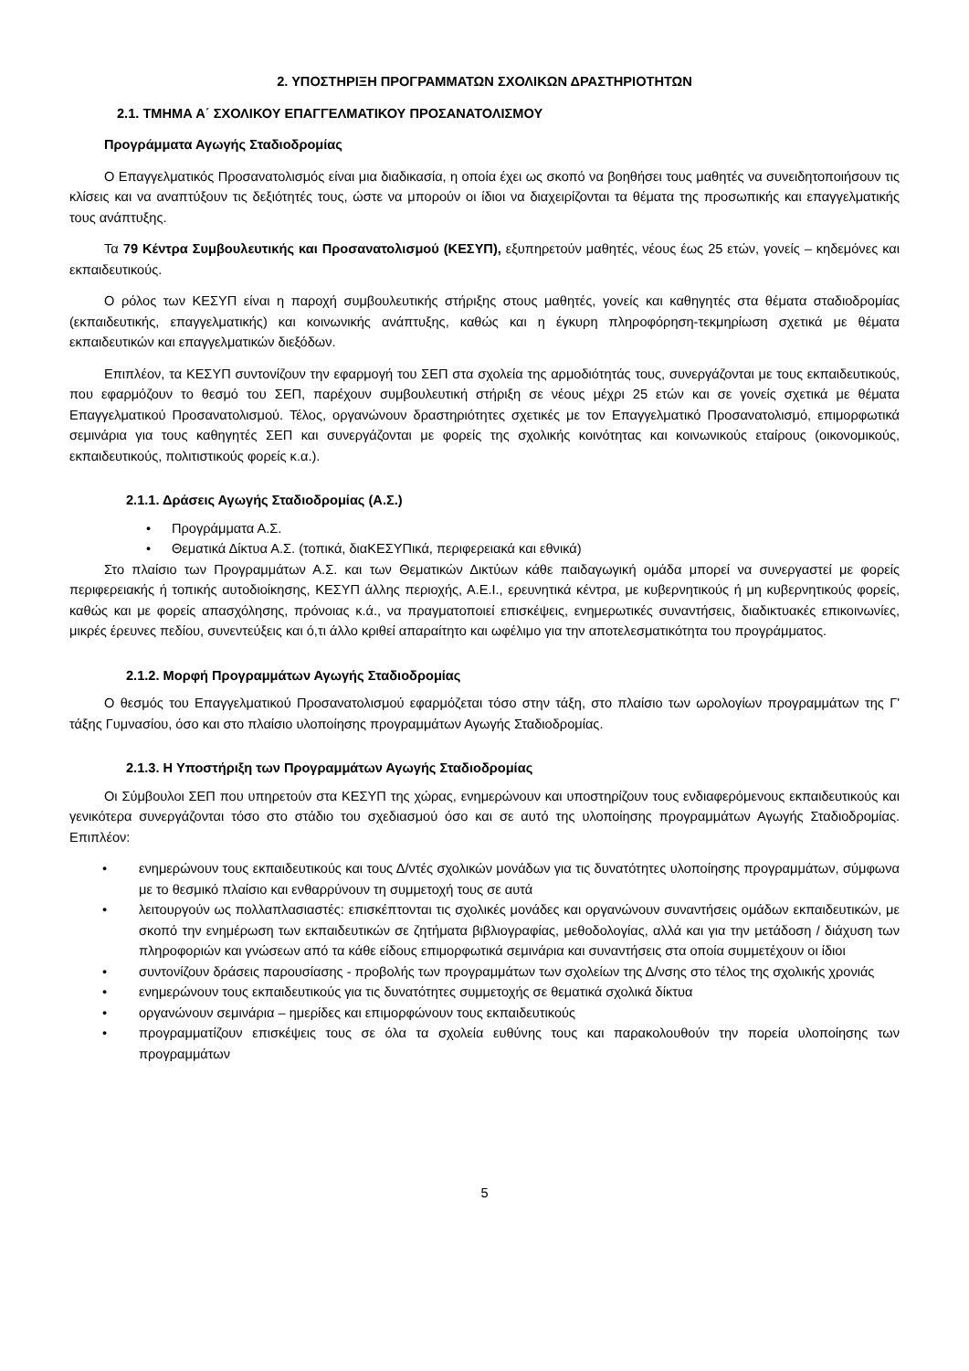2. ΥΠΟΣΤΗΡΙΞΗ ΠΡΟΓΡΑΜΜΑΤΩΝ ΣΧΟΛΙΚΩΝ ΔΡΑΣΤΗΡΙΟΤΗΤΩΝ
2.1. ΤΜΗΜΑ Α΄ ΣΧΟΛΙΚΟΥ ΕΠΑΓΓΕΛΜΑΤΙΚΟΥ ΠΡΟΣΑΝΑΤΟΛΙΣΜΟΥ
Προγράμματα Αγωγής Σταδιοδρομίας
Ο Επαγγελματικός Προσανατολισμός είναι μια διαδικασία, η οποία έχει ως σκοπό να βοηθήσει τους μαθητές να συνειδητοποιήσουν τις κλίσεις και να αναπτύξουν τις δεξιότητές τους, ώστε να μπορούν οι ίδιοι να διαχειρίζονται τα θέματα της προσωπικής και επαγγελματικής τους ανάπτυξης.
Τα 79 Κέντρα Συμβουλευτικής και Προσανατολισμού (ΚΕΣΥΠ), εξυπηρετούν μαθητές, νέους έως 25 ετών, γονείς – κηδεμόνες και εκπαιδευτικούς.
Ο ρόλος των ΚΕΣΥΠ είναι η παροχή συμβουλευτικής στήριξης στους μαθητές, γονείς και καθηγητές στα θέματα σταδιοδρομίας (εκπαιδευτικής, επαγγελματικής) και κοινωνικής ανάπτυξης, καθώς και η έγκυρη πληροφόρηση-τεκμηρίωση σχετικά με θέματα εκπαιδευτικών και επαγγελματικών διεξόδων.
Επιπλέον, τα ΚΕΣΥΠ συντονίζουν την εφαρμογή του ΣΕΠ στα σχολεία της αρμοδιότητάς τους, συνεργάζονται με τους εκπαιδευτικούς, που εφαρμόζουν το θεσμό του ΣΕΠ, παρέχουν συμβουλευτική στήριξη σε νέους μέχρι 25 ετών και σε γονείς σχετικά με θέματα Επαγγελματικού Προσανατολισμού. Τέλος, οργανώνουν δραστηριότητες σχετικές με τον Επαγγελματικό Προσανατολισμό, επιμορφωτικά σεμινάρια για τους καθηγητές ΣΕΠ και συνεργάζονται με φορείς της σχολικής κοινότητας και κοινωνικούς εταίρους (οικονομικούς, εκπαιδευτικούς, πολιτιστικούς φορείς κ.α.).
2.1.1. Δράσεις Αγωγής Σταδιοδρομίας (Α.Σ.)
• Προγράμματα Α.Σ.
• Θεματικά Δίκτυα Α.Σ. (τοπικά, διαΚΕΣΥΠικά, περιφερειακά και εθνικά)
Στο πλαίσιο των Προγραμμάτων Α.Σ. και των Θεματικών Δικτύων κάθε παιδαγωγική ομάδα μπορεί να συνεργαστεί με φορείς περιφερειακής ή τοπικής αυτοδιοίκησης, ΚΕΣΥΠ άλλης περιοχής, Α.Ε.Ι., ερευνητικά κέντρα, με κυβερνητικούς ή μη κυβερνητικούς φορείς, καθώς και με φορείς απασχόλησης, πρόνοιας κ.ά., να πραγματοποιεί επισκέψεις, ενημερωτικές συναντήσεις, διαδικτυακές επικοινωνίες, μικρές έρευνες πεδίου, συνεντεύξεις και ό,τι άλλο κριθεί απαραίτητο και ωφέλιμο για την αποτελεσματικότητα του προγράμματος.
2.1.2. Μορφή Προγραμμάτων Αγωγής Σταδιοδρομίας
Ο θεσμός του Επαγγελματικού Προσανατολισμού εφαρμόζεται τόσο στην τάξη, στο πλαίσιο των ωρολογίων προγραμμάτων της Γ' τάξης Γυμνασίου, όσο και στο πλαίσιο υλοποίησης προγραμμάτων Αγωγής Σταδιοδρομίας.
2.1.3. Η Υποστήριξη των Προγραμμάτων Αγωγής Σταδιοδρομίας
Οι Σύμβουλοι ΣΕΠ που υπηρετούν στα ΚΕΣΥΠ της χώρας, ενημερώνουν και υποστηρίζουν τους ενδιαφερόμενους εκπαιδευτικούς και γενικότερα συνεργάζονται τόσο στο στάδιο του σχεδιασμού όσο και σε αυτό της υλοποίησης προγραμμάτων Αγωγής Σταδιοδρομίας. Επιπλέον:
• ενημερώνουν τους εκπαιδευτικούς και τους Δ/ντές σχολικών μονάδων για τις δυνατότητες υλοποίησης προγραμμάτων, σύμφωνα με το θεσμικό πλαίσιο και ενθαρρύνουν τη συμμετοχή τους σε αυτά
• λειτουργούν ως πολλαπλασιαστές: επισκέπτονται τις σχολικές μονάδες και οργανώνουν συναντήσεις ομάδων εκπαιδευτικών, με σκοπό την ενημέρωση των εκπαιδευτικών σε ζητήματα βιβλιογραφίας, μεθοδολογίας, αλλά και για την μετάδοση / διάχυση των πληροφοριών και γνώσεων από τα κάθε είδους επιμορφωτικά σεμινάρια και συναντήσεις στα οποία συμμετέχουν οι ίδιοι
• συντονίζουν δράσεις παρουσίασης - προβολής των προγραμμάτων των σχολείων της Δ/νσης στο τέλος της σχολικής χρονιάς
• ενημερώνουν τους εκπαιδευτικούς για τις δυνατότητες συμμετοχής σε θεματικά σχολικά δίκτυα
• οργανώνουν σεμινάρια – ημερίδες και επιμορφώνουν τους εκπαιδευτικούς
• προγραμματίζουν επισκέψεις τους σε όλα τα σχολεία ευθύνης τους και παρακολουθούν την πορεία υλοποίησης των προγραμμάτων
5